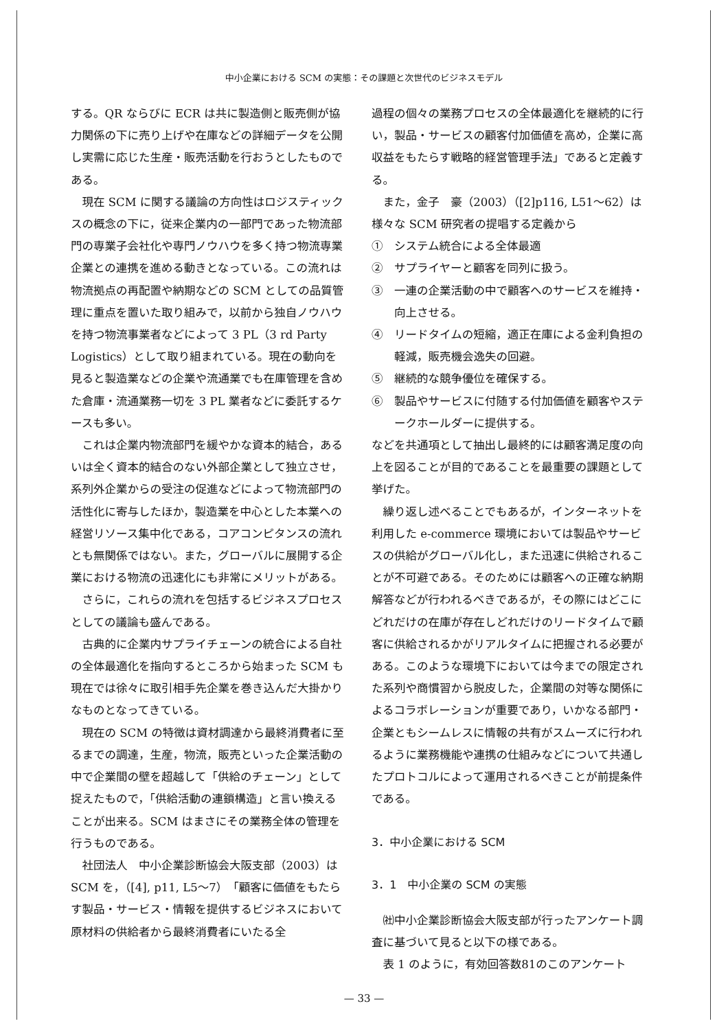中小企業における SCM の実態：その課題と次世代のビジネスモデル
する。QR ならびに ECR は共に製造側と販売側が協力関係の下に売り上げや在庫などの詳細データを公開し実需に応じた生産・販売活動を行おうとしたものである。
現在 SCM に関する議論の方向性はロジスティックスの概念の下に，従来企業内の一部門であった物流部門の専業子会社化や専門ノウハウを多く持つ物流専業企業との連携を進める動きとなっている。この流れは物流拠点の再配置や納期などの SCM としての品質管理に重点を置いた取り組みで，以前から独自ノウハウを持つ物流事業者などによって 3 PL（3 rd Party Logistics）として取り組まれている。現在の動向を見ると製造業などの企業や流通業でも在庫管理を含めた倉庫・流通業務一切を 3 PL 業者などに委託するケースも多い。
これは企業内物流部門を緩やかな資本的結合，あるいは全く資本的結合のない外部企業として独立させ，系列外企業からの受注の促進などによって物流部門の活性化に寄与したほか，製造業を中心とした本業への経営リソース集中化である，コアコンピタンスの流れとも無関係ではない。また，グローバルに展開する企業における物流の迅速化にも非常にメリットがある。
さらに，これらの流れを包括するビジネスプロセスとしての議論も盛んである。
古典的に企業内サプライチェーンの統合による自社の全体最適化を指向するところから始まった SCM も現在では徐々に取引相手先企業を巻き込んだ大掛かりなものとなってきている。
現在の SCM の特徴は資材調達から最終消費者に至るまでの調達，生産，物流，販売といった企業活動の中で企業間の壁を超越して「供給のチェーン」として捉えたもので，「供給活動の連鎖構造」と言い換えることが出来る。SCM はまさにその業務全体の管理を行うものである。
社団法人　中小企業診断協会大阪支部（2003）は SCM を，（[4], p11, L5～7）「顧客に価値をもたらす製品・サービス・情報を提供するビジネスにおいて原材料の供給者から最終消費者にいたる全
過程の個々の業務プロセスの全体最適化を継続的に行い，製品・サービスの顧客付加価値を高め，企業に高収益をもたらす戦略的経営管理手法」であると定義する。
また，金子　豪（2003）（[2]p116, L51～62）は様々な SCM 研究者の提唱する定義から
①　システム統合による全体最適
②　サプライヤーと顧客を同列に扱う。
③　一連の企業活動の中で顧客へのサービスを維持・向上させる。
④　リードタイムの短縮，適正在庫による金利負担の軽減，販売機会逸失の回避。
⑤　継続的な競争優位を確保する。
⑥　製品やサービスに付随する付加価値を顧客やステークホールダーに提供する。
などを共通項として抽出し最終的には顧客満足度の向上を図ることが目的であることを最重要の課題として挙げた。
繰り返し述べることでもあるが，インターネットを利用した e-commerce 環境においては製品やサービスの供給がグローバル化し，また迅速に供給されることが不可避である。そのためには顧客への正確な納期解答などが行われるべきであるが，その際にはどこにどれだけの在庫が存在しどれだけのリードタイムで顧客に供給されるかがリアルタイムに把握される必要がある。このような環境下においては今までの限定された系列や商慣習から脱皮した，企業間の対等な関係によるコラボレーションが重要であり，いかなる部門・企業ともシームレスに情報の共有がスムーズに行われるように業務機能や連携の仕組みなどについて共通したプロトコルによって運用されるべきことが前提条件である。
3．中小企業における SCM
3．1　中小企業の SCM の実態
㈳中小企業診断協会大阪支部が行ったアンケート調査に基づいて見ると以下の様である。
表 1 のように，有効回答数81のこのアンケート
— 33 —